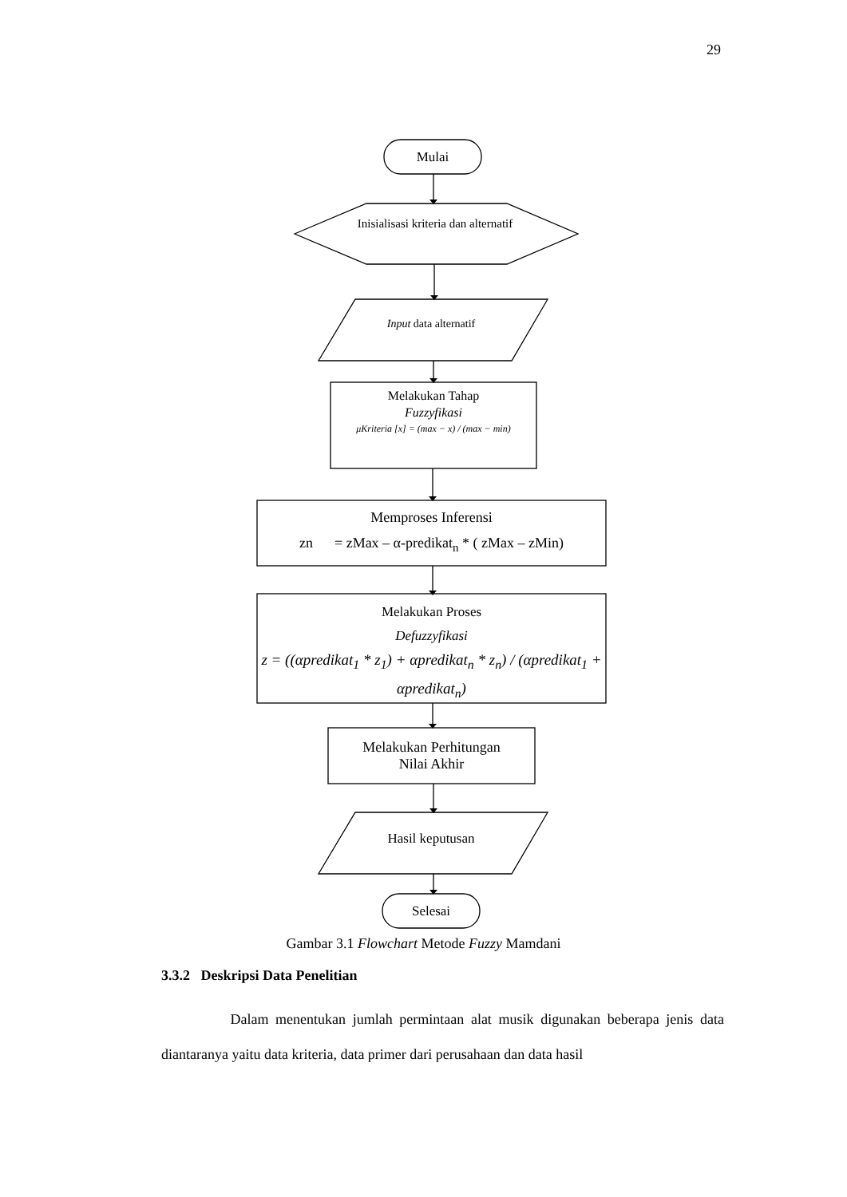29
Mulai
Inisialisasi kriteria dan alternatif
Input data alternatif
Melakukan Tahap
Fuzzyfikasi
μKriteria [x] = (max − x) / (max − min)
Memproses Inferensi
zn = zMax – α-predikat<sub>n</sub> * ( zMax – zMin)
Melakukan Proses
Defuzzyfikasi
z = ((αpredikat<sub>1</sub> * z<sub>1</sub>) + αpredikat<sub>n</sub> * z<sub>n</sub>) / (αpredikat<sub>1</sub> + αpredikat<sub>n</sub>)
Melakukan Perhitungan
Nilai Akhir
Hasil keputusan
Selesai
Gambar 3.1 Flowchart Metode Fuzzy Mamdani
3.3.2 Deskripsi Data Penelitian
Dalam menentukan jumlah permintaan alat musik digunakan beberapa jenis data diantaranya yaitu data kriteria, data primer dari perusahaan dan data hasil